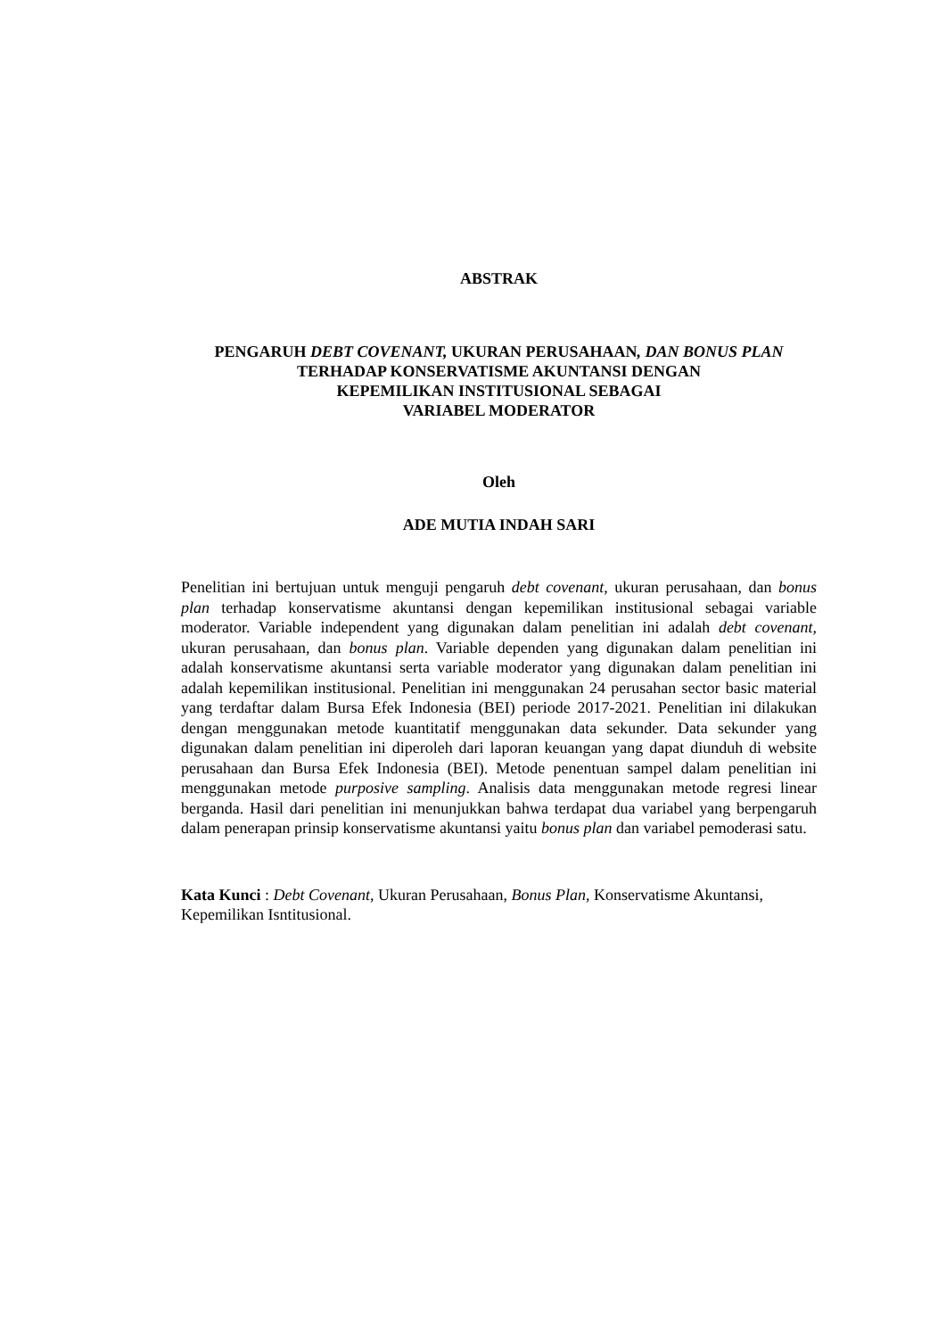ABSTRAK
PENGARUH DEBT COVENANT, UKURAN PERUSAHAAN, DAN BONUS PLAN TERHADAP KONSERVATISME AKUNTANSI DENGAN
KEPEMILIKAN INSTITUSIONAL SEBAGAI
VARIABEL MODERATOR
Oleh
ADE MUTIA INDAH SARI
Penelitian ini bertujuan untuk menguji pengaruh debt covenant, ukuran perusahaan, dan bonus plan terhadap konservatisme akuntansi dengan kepemilikan institusional sebagai variable moderator. Variable independent yang digunakan dalam penelitian ini adalah debt covenant, ukuran perusahaan, dan bonus plan. Variable dependen yang digunakan dalam penelitian ini adalah konservatisme akuntansi serta variable moderator yang digunakan dalam penelitian ini adalah kepemilikan institusional. Penelitian ini menggunakan 24 perusahan sector basic material yang terdaftar dalam Bursa Efek Indonesia (BEI) periode 2017-2021. Penelitian ini dilakukan dengan menggunakan metode kuantitatif menggunakan data sekunder. Data sekunder yang digunakan dalam penelitian ini diperoleh dari laporan keuangan yang dapat diunduh di website perusahaan dan Bursa Efek Indonesia (BEI). Metode penentuan sampel dalam penelitian ini menggunakan metode purposive sampling. Analisis data menggunakan metode regresi linear berganda. Hasil dari penelitian ini menunjukkan bahwa terdapat dua variabel yang berpengaruh dalam penerapan prinsip konservatisme akuntansi yaitu bonus plan dan variabel pemoderasi satu.
Kata Kunci : Debt Covenant, Ukuran Perusahaan, Bonus Plan, Konservatisme Akuntansi, Kepemilikan Isntitusional.